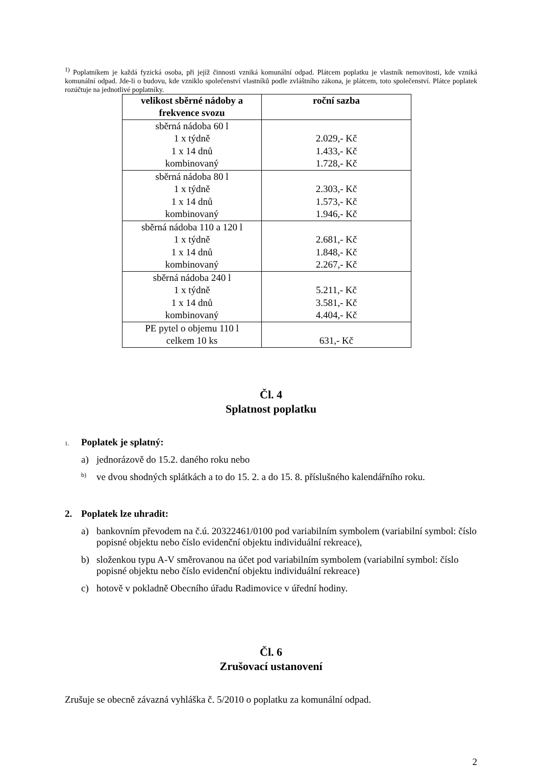<sup>1)</sup> Poplatníkem je každá fyzická osoba, při jejíž činnosti vzniká komunální odpad. Plátcem poplatku je vlastník nemovitosti, kde vzniká komunální odpad. Jde-li o budovu, kde vzniklo společenství vlastníků podle zvláštního zákona, je plátcem, toto společenství. Plátce poplatek rozúčtuje na jednotlivé poplatníky.
| velikost sběrné nádoby a frekvence svozu | roční sazba |
| --- | --- |
| sběrná nádoba 60 l 1 x týdně 1 x 14 dnů kombinovaný | 2.029,- Kč 1.433,- Kč 1.728,- Kč |
| sběrná nádoba 80 l 1 x týdně 1 x 14 dnů kombinovaný | 2.303,- Kč 1.573,- Kč 1.946,- Kč |
| sběrná nádoba 110 a 120 l 1 x týdně 1 x 14 dnů kombinovaný | 2.681,- Kč 1.848,- Kč 2.267,- Kč |
| sběrná nádoba 240 l 1 x týdně 1 x 14 dnů kombinovaný | 5.211,- Kč 3.581,- Kč 4.404,- Kč |
| PE pytel o objemu 110 l celkem 10 ks | 631,- Kč |
Čl. 4
Splatnost poplatku
1. Poplatek je splatný:
a) jednorázově do 15.2. daného roku nebo
b) ve dvou shodných splátkách a to do 15. 2. a do 15. 8. příslušného kalendářního roku.
2. Poplatek lze uhradit:
a) bankovním převodem na č.ú. 20322461/0100 pod variabilním symbolem (variabilní symbol: číslo popisné objektu nebo číslo evidenční objektu individuální rekreace),
b) složenkou typu A-V směrovanou na účet pod variabilním symbolem (variabilní symbol: číslo popisné objektu nebo číslo evidenční objektu individuální rekreace)
c) hotově v pokladně Obecního úřadu Radimovice v úřední hodiny.
Čl. 6
Zrušovací ustanovení
Zrušuje se obecně závazná vyhláška č. 5/2010 o poplatku za komunální odpad.
2